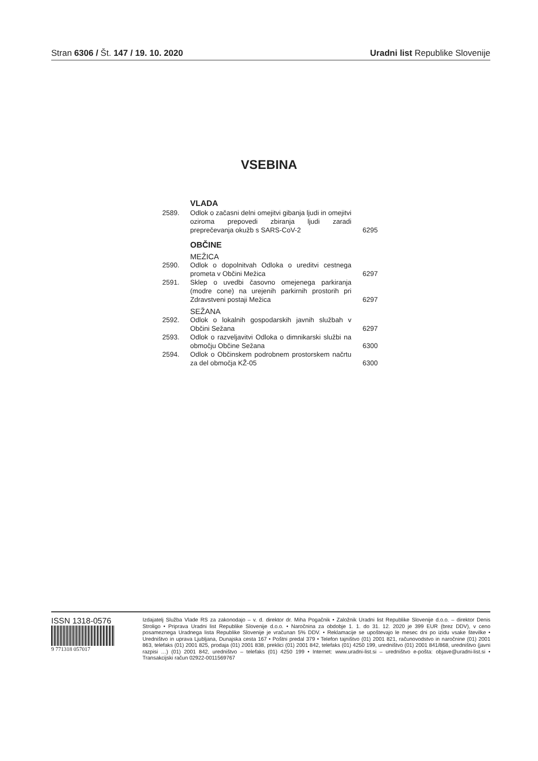Stran 6306 / Št. 147 / 19. 10. 2020
Uradni list Republike Slovenije
VSEBINA
VLADA
2589. Odlok o začasni delni omejitvi gibanja ljudi in omejitvi oziroma prepovedi zbiranja ljudi zaradi preprečevanja okužb s SARS-CoV-2
6295
OBČINE
MEŽICA
2590. Odlok o dopolnitvah Odloka o ureditvi cestnega prometa v Občini Mežica
6297
2591. Sklep o uvedbi časovno omejenega parkiranja (modre cone) na urejenih parkirnih prostorih pri Zdravstveni postaji Mežica
6297
SEŽANA
2592. Odlok o lokalnih gospodarskih javnih službah v Občini Sežana
6297
2593. Odlok o razveljavitvi Odloka o dimnikarski službi na območju Občine Sežana
6300
2594. Odlok o Občinskem podrobnem prostorskem načrtu za del območja KŽ-05
6300
ISSN 1318-0576
9 771318 057017
Izdajatelj Služba Vlade RS za zakonodajo – v. d. direktor dr. Miha Pogačnik • Založnik Uradni list Republike Slovenije d.o.o. – direktor Denis Stroligo • Priprava Uradni list Republike Slovenije d.o.o. • Naročnina za obdobje 1. 1. do 31. 12. 2020 je 399 EUR (brez DDV), v ceno posameznega Uradnega lista Republike Slovenije je vračunan 5% DDV. • Reklamacije se upoštevajo le mesec dni po izidu vsake številke • Uredništvo in uprava Ljubljana, Dunajska cesta 167 • Poštni predal 379 • Telefon tajništvo (01) 2001 821, računovodstvo in naročnine (01) 2001 863, telefaks (01) 2001 825, prodaja (01) 2001 838, preklici (01) 2001 842, telefaks (01) 4250 199, uredništvo (01) 2001 841/868, uredništvo (javni razpisi …) (01) 2001 842, uredništvo – telefaks (01) 4250 199 • Internet: www.uradni-list.si – uredništvo e-pošta: objave@uradni-list.si • Transakcijski račun 02922-0011569767